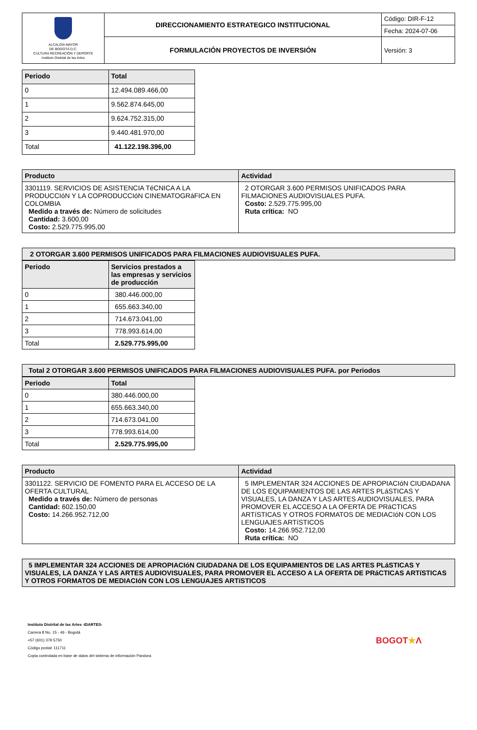| ALCALDÍA MAYOR DE BOGOTÁ D.C. CULTURA RECREACIÓN Y DEPORTE Instituto Distrital de las Artes | DIRECCIONAMIENTO ESTRATEGICO INSTITUCIONAL | Código: DIR-F-12 |
| | | Fecha: 2024-07-06 |
| | FORMULACIÓN PROYECTOS DE INVERSIÓN | Versión: 3 |
| Periodo | Total |
| --- | --- |
| 0 | 12.494.089.466,00 |
| 1 | 9.562.874.645,00 |
| 2 | 9.624.752.315,00 |
| 3 | 9.440.481.970,00 |
| Total | 41.122.198.396,00 |
| Producto | Actividad |
| --- | --- |
| 3301119. SERVICIOS DE ASISTENCIA TéCNICA A LA PRODUCCIóN Y LA COPRODUCCIóN CINEMATOGRáFICA EN COLOMBIA Medido a través de: Número de solicitudes Cantidad: 3.600,00 Costo: 2.529.775.995,00 | 2 OTORGAR 3.600 PERMISOS UNIFICADOS PARA FILMACIONES AUDIOVISUALES PUFA. Costo: 2.529.775.995,00 Ruta crítica: NO |
| 2 OTORGAR 3.600 PERMISOS UNIFICADOS PARA FILMACIONES AUDIOVISUALES PUFA. |
| --- |
| Periodo | Servicios prestados a las empresas y servicios de producción |
| --- | --- |
| 0 | 380.446.000,00 |
| 1 | 655.663.340,00 |
| 2 | 714.673.041,00 |
| 3 | 778.993.614,00 |
| Total | 2.529.775.995,00 |
| Total 2 OTORGAR 3.600 PERMISOS UNIFICADOS PARA FILMACIONES AUDIOVISUALES PUFA. por Periodos |
| --- |
| Periodo | Total |
| --- | --- |
| 0 | 380.446.000,00 |
| 1 | 655.663.340,00 |
| 2 | 714.673.041,00 |
| 3 | 778.993.614,00 |
| Total | 2.529.775.995,00 |
| Producto | Actividad |
| --- | --- |
| 3301122. SERVICIO DE FOMENTO PARA EL ACCESO DE LA OFERTA CULTURAL Medido a través de: Número de personas Cantidad: 602.150,00 Costo: 14.266.952.712,00 | 5 IMPLEMENTAR 324 ACCIONES DE APROPIACIóN CIUDADANA DE LOS EQUIPAMIENTOS DE LAS ARTES PLáSTICAS Y VISUALES, LA DANZA Y LAS ARTES AUDIOVISUALES, PARA PROMOVER EL ACCESO A LA OFERTA DE PRáCTICAS ARTíSTICAS Y OTROS FORMATOS DE MEDIACIóN CON LOS LENGUAJES ARTíSTICOS Costo: 14.266.952.712,00 Ruta crítica: NO |
| 5 IMPLEMENTAR 324 ACCIONES DE APROPIACIóN CIUDADANA DE LOS EQUIPAMIENTOS DE LAS ARTES PLáSTICAS Y VISUALES, LA DANZA Y LAS ARTES AUDIOVISUALES, PARA PROMOVER EL ACCESO A LA OFERTA DE PRáCTICAS ARTíSTICAS Y OTROS FORMATOS DE MEDIACIóN CON LOS LENGUAJES ARTíSTICOS |
| --- |
Instituto Distrital de las Artes -IDARTES-
Carrera 8 No. 15 - 46 - Bogotá
+57 (601) 379 5750
Código postal: 111711
Copia controlada en base de datos del sistema de información Pandora
BOGOT★Λ